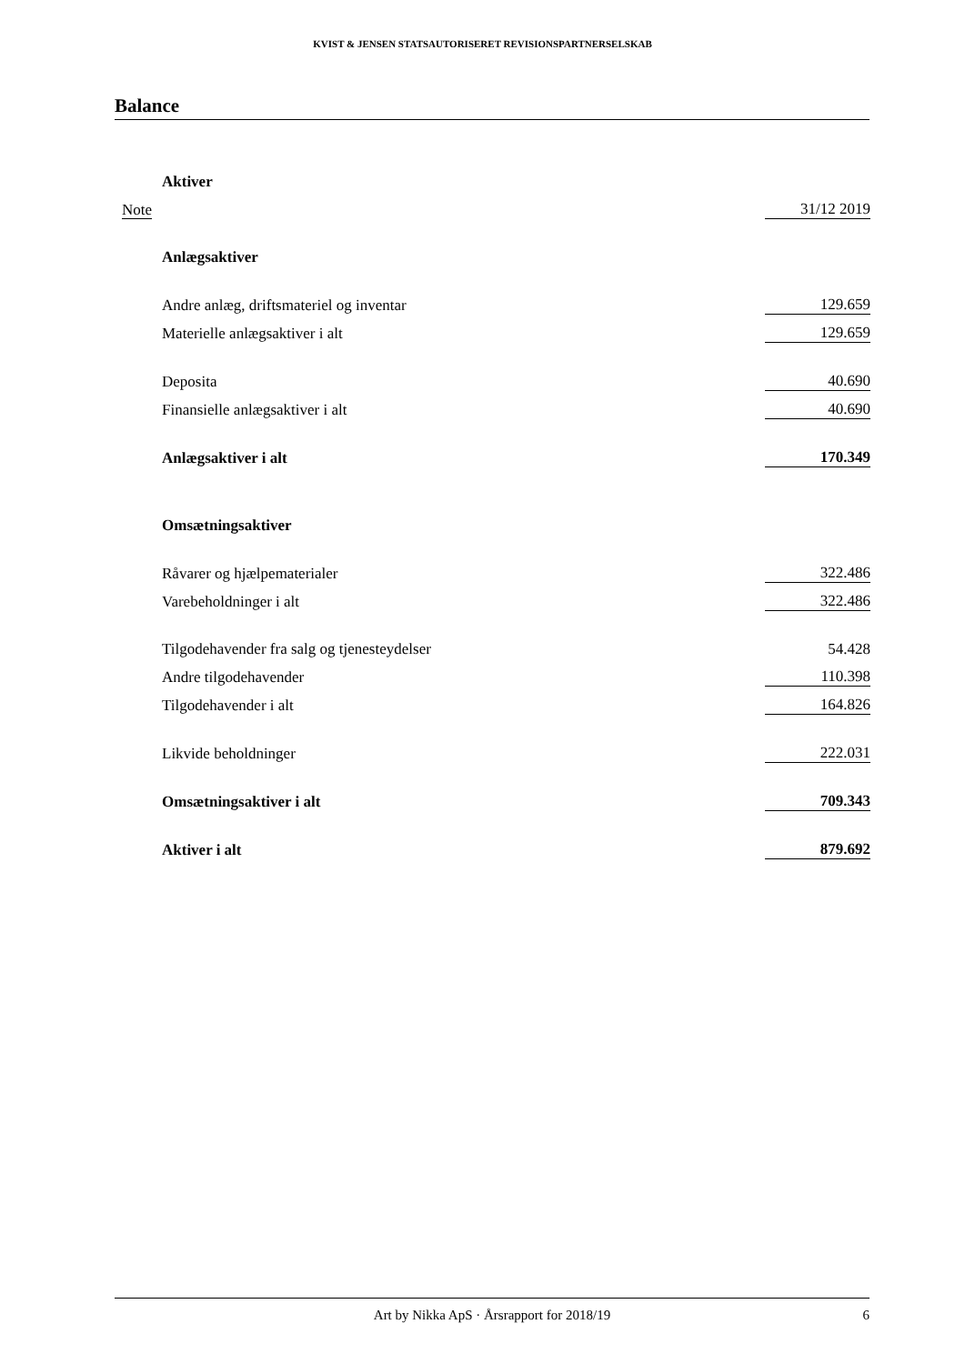KVIST & JENSEN STATSAUTORISERET REVISIONSPARTNERSELSKAB
Balance
| | Aktiver | |
| Note | | 31/12 2019 |
| | Anlægsaktiver | |
| | Andre anlæg, driftsmateriel og inventar | 129.659 |
| | Materielle anlægsaktiver i alt | 129.659 |
| | Deposita | 40.690 |
| | Finansielle anlægsaktiver i alt | 40.690 |
| | Anlægsaktiver i alt | 170.349 |
| | Omsætningsaktiver | |
| | Råvarer og hjælpematerialer | 322.486 |
| | Varebeholdninger i alt | 322.486 |
| | Tilgodehavender fra salg og tjenesteydelser | 54.428 |
| | Andre tilgodehavender | 110.398 |
| | Tilgodehavender i alt | 164.826 |
| | Likvide beholdninger | 222.031 |
| | Omsætningsaktiver i alt | 709.343 |
| | Aktiver i alt | 879.692 |
Art by Nikka ApS · Årsrapport for 2018/19 6